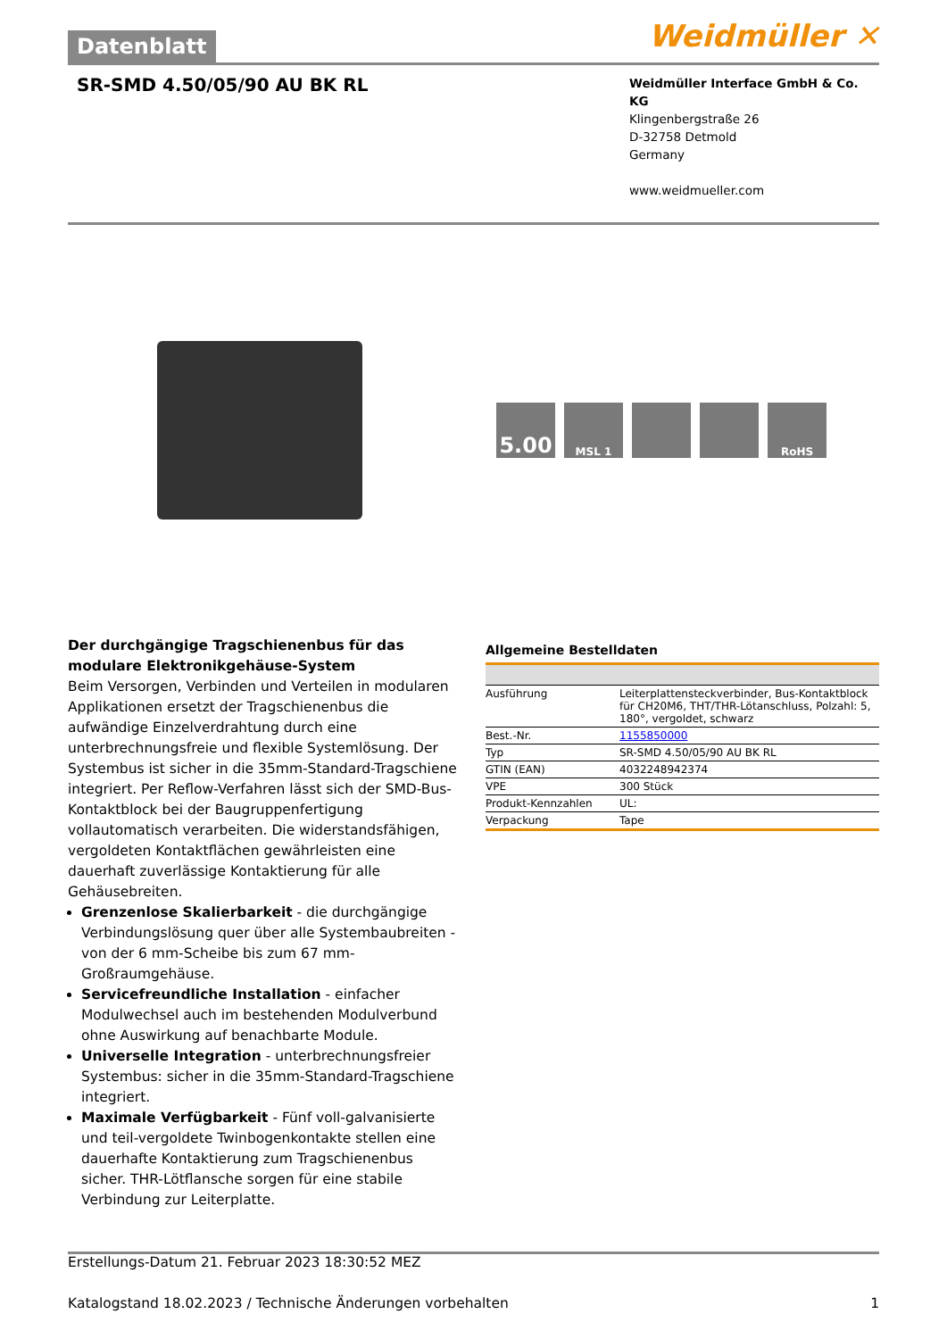Datenblatt
Weidmüller ✕
SR-SMD 4.50/05/90 AU BK RL
Weidmüller Interface GmbH & Co. KG
Klingenbergstraße 26
D-32758 Detmold
Germany
www.weidmueller.com
5.00
MSL 1 RoHS
Der durchgängige Tragschienenbus für das modulare Elektronikgehäuse-System
Beim Versorgen, Verbinden und Verteilen in modularen Applikationen ersetzt der Tragschienenbus die aufwändige Einzelverdrahtung durch eine unterbrechnungsfreie und flexible Systemlösung. Der Systembus ist sicher in die 35mm-Standard-Tragschiene integriert. Per Reflow-Verfahren lässt sich der SMD-Bus-Kontaktblock bei der Baugruppenfertigung vollautomatisch verarbeiten. Die widerstandsfähigen, vergoldeten Kontaktflächen gewährleisten eine dauerhaft zuverlässige Kontaktierung für alle Gehäusebreiten.
Grenzenlose Skalierbarkeit - die durchgängige Verbindungslösung quer über alle Systembaubreiten - von der 6 mm-Scheibe bis zum 67 mm-Großraumgehäuse.
Servicefreundliche Installation - einfacher Modulwechsel auch im bestehenden Modulverbund ohne Auswirkung auf benachbarte Module.
Universelle Integration - unterbrechnungsfreier Systembus: sicher in die 35mm-Standard-Tragschiene integriert.
Maximale Verfügbarkeit - Fünf voll-galvanisierte und teil-vergoldete Twinbogenkontakte stellen eine dauerhafte Kontaktierung zum Tragschienenbus sicher. THR-Lötflansche sorgen für eine stabile Verbindung zur Leiterplatte.
Allgemeine Bestelldaten
| Ausführung | Leiterplattensteckverbinder, Bus-Kontaktblock für CH20M6, THT/THR-Lötanschluss, Polzahl: 5, 180°, vergoldet, schwarz |
| Best.-Nr. | 1155850000 |
| Typ | SR-SMD 4.50/05/90 AU BK RL |
| GTIN (EAN) | 4032248942374 |
| VPE | 300 Stück |
| Produkt-Kennzahlen | UL: |
| Verpackung | Tape |
Erstellungs-Datum 21. Februar 2023 18:30:52 MEZ
Katalogstand 18.02.2023 / Technische Änderungen vorbehalten 1